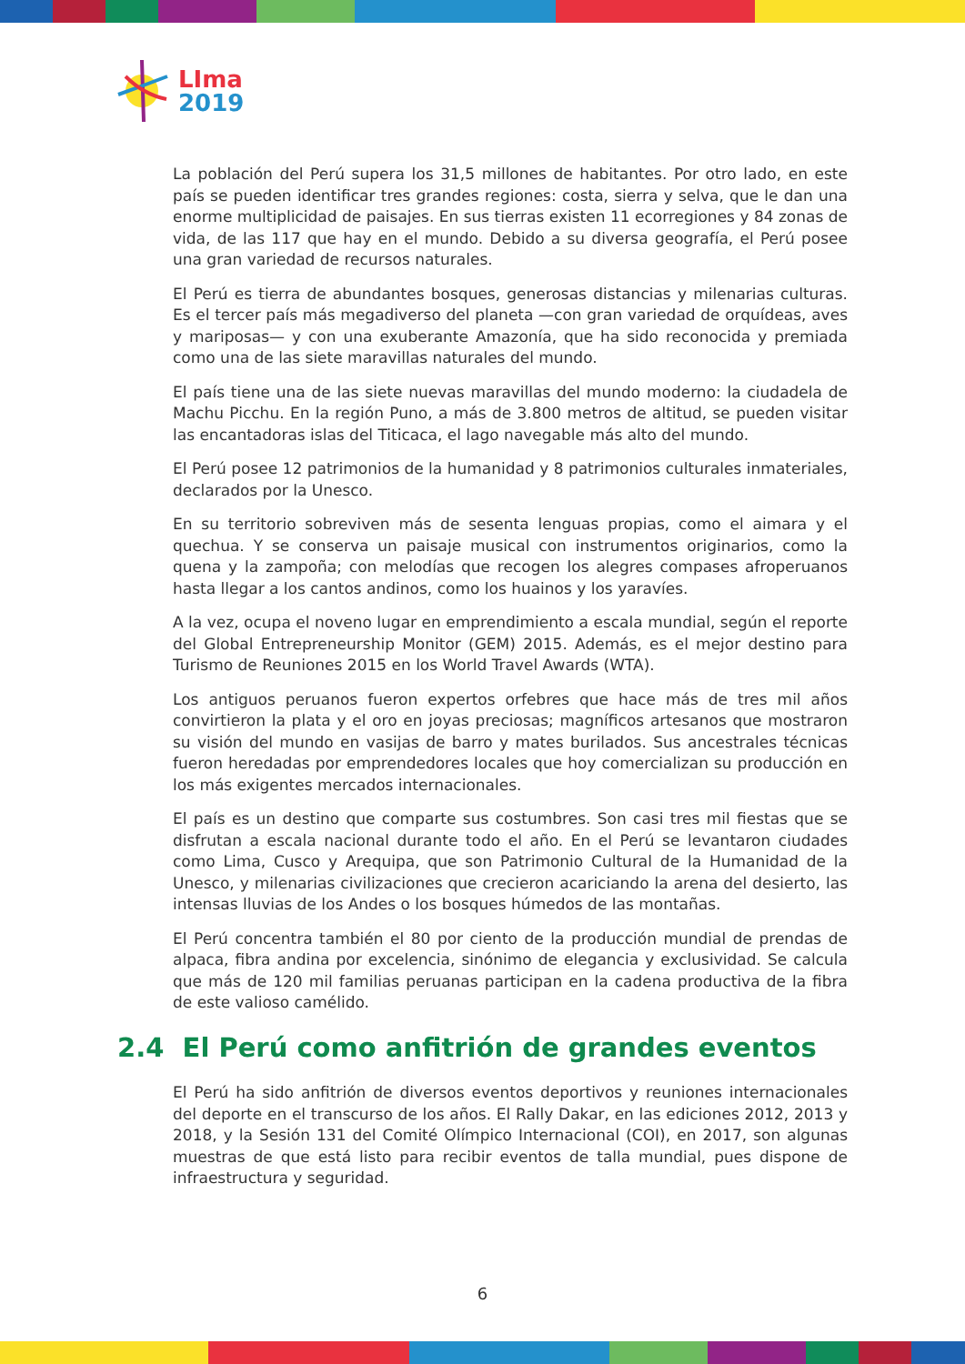LIma
2019
La población del Perú supera los 31,5 millones de habitantes. Por otro lado, en este país se pueden identificar tres grandes regiones: costa, sierra y selva, que le dan una enorme multiplicidad de paisajes. En sus tierras existen 11 ecorregiones y 84 zonas de vida, de las 117 que hay en el mundo. Debido a su diversa geografía, el Perú posee una gran variedad de recursos naturales.
El Perú es tierra de abundantes bosques, generosas distancias y milenarias culturas. Es el tercer país más megadiverso del planeta —con gran variedad de orquídeas, aves y mariposas— y con una exuberante Amazonía, que ha sido reconocida y premiada como una de las siete maravillas naturales del mundo.
El país tiene una de las siete nuevas maravillas del mundo moderno: la ciudadela de Machu Picchu. En la región Puno, a más de 3.800 metros de altitud, se pueden visitar las encantadoras islas del Titicaca, el lago navegable más alto del mundo.
El Perú posee 12 patrimonios de la humanidad y 8 patrimonios culturales inmateriales, declarados por la Unesco.
En su territorio sobreviven más de sesenta lenguas propias, como el aimara y el quechua. Y se conserva un paisaje musical con instrumentos originarios, como la quena y la zampoña; con melodías que recogen los alegres compases afroperuanos hasta llegar a los cantos andinos, como los huainos y los yaravíes.
A la vez, ocupa el noveno lugar en emprendimiento a escala mundial, según el reporte del Global Entrepreneurship Monitor (GEM) 2015. Además, es el mejor destino para Turismo de Reuniones 2015 en los World Travel Awards (WTA).
Los antiguos peruanos fueron expertos orfebres que hace más de tres mil años convirtieron la plata y el oro en joyas preciosas; magníficos artesanos que mostraron su visión del mundo en vasijas de barro y mates burilados. Sus ancestrales técnicas fueron heredadas por emprendedores locales que hoy comercializan su producción en los más exigentes mercados internacionales.
El país es un destino que comparte sus costumbres. Son casi tres mil fiestas que se disfrutan a escala nacional durante todo el año. En el Perú se levantaron ciudades como Lima, Cusco y Arequipa, que son Patrimonio Cultural de la Humanidad de la Unesco, y milenarias civilizaciones que crecieron acariciando la arena del desierto, las intensas lluvias de los Andes o los bosques húmedos de las montañas.
El Perú concentra también el 80 por ciento de la producción mundial de prendas de alpaca, fibra andina por excelencia, sinónimo de elegancia y exclusividad. Se calcula que más de 120 mil familias peruanas participan en la cadena productiva de la fibra de este valioso camélido.
2.4 El Perú como anfitrión de grandes eventos
El Perú ha sido anfitrión de diversos eventos deportivos y reuniones internacionales del deporte en el transcurso de los años. El Rally Dakar, en las ediciones 2012, 2013 y 2018, y la Sesión 131 del Comité Olímpico Internacional (COI), en 2017, son algunas muestras de que está listo para recibir eventos de talla mundial, pues dispone de infraestructura y seguridad.
6